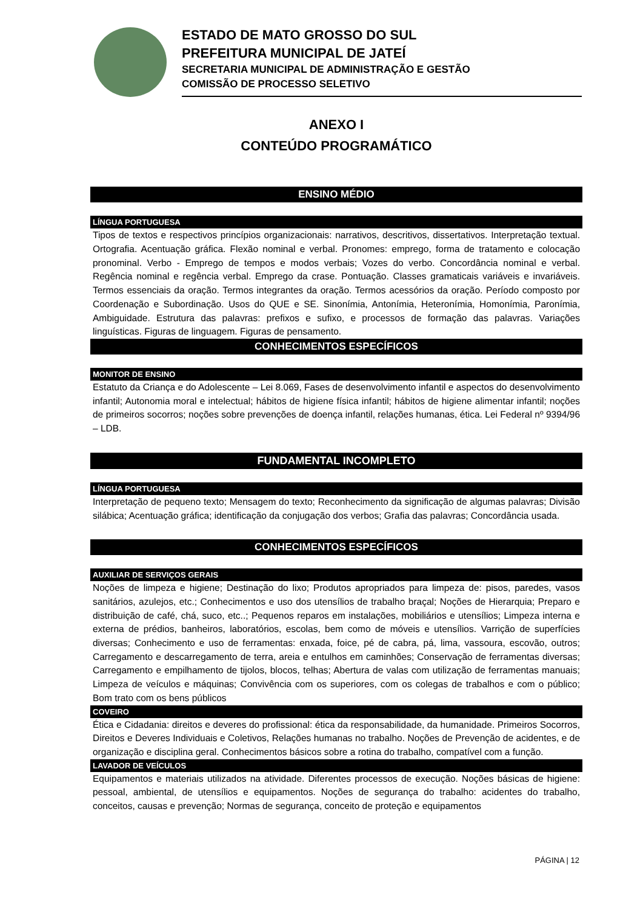ESTADO DE MATO GROSSO DO SUL
PREFEITURA MUNICIPAL DE JATEÍ
SECRETARIA MUNICIPAL DE ADMINISTRAÇÃO E GESTÃO
COMISSÃO DE PROCESSO SELETIVO
ANEXO I
CONTEÚDO PROGRAMÁTICO
ENSINO MÉDIO
LÍNGUA PORTUGUESA
Tipos de textos e respectivos princípios organizacionais: narrativos, descritivos, dissertativos. Interpretação textual. Ortografia. Acentuação gráfica. Flexão nominal e verbal. Pronomes: emprego, forma de tratamento e colocação pronominal. Verbo - Emprego de tempos e modos verbais; Vozes do verbo. Concordância nominal e verbal. Regência nominal e regência verbal. Emprego da crase. Pontuação. Classes gramaticais variáveis e invariáveis. Termos essenciais da oração. Termos integrantes da oração. Termos acessórios da oração. Período composto por Coordenação e Subordinação. Usos do QUE e SE. Sinonímia, Antonímia, Heteronímia, Homonímia, Paronímia, Ambiguidade. Estrutura das palavras: prefixos e sufixo, e processos de formação das palavras. Variações linguísticas. Figuras de linguagem. Figuras de pensamento.
CONHECIMENTOS ESPECÍFICOS
MONITOR DE ENSINO
Estatuto da Criança e do Adolescente – Lei 8.069, Fases de desenvolvimento infantil e aspectos do desenvolvimento infantil; Autonomia moral e intelectual; hábitos de higiene física infantil; hábitos de higiene alimentar infantil; noções de primeiros socorros; noções sobre prevenções de doença infantil, relações humanas, ética. Lei Federal nº 9394/96 – LDB.
FUNDAMENTAL INCOMPLETO
LÍNGUA PORTUGUESA
Interpretação de pequeno texto; Mensagem do texto; Reconhecimento da significação de algumas palavras; Divisão silábica; Acentuação gráfica; identificação da conjugação dos verbos; Grafia das palavras; Concordância usada.
CONHECIMENTOS ESPECÍFICOS
AUXILIAR DE SERVIÇOS GERAIS
Noções de limpeza e higiene; Destinação do lixo; Produtos apropriados para limpeza de: pisos, paredes, vasos sanitários, azulejos, etc.; Conhecimentos e uso dos utensílios de trabalho braçal; Noções de Hierarquia; Preparo e distribuição de café, chá, suco, etc..; Pequenos reparos em instalações, mobiliários e utensílios; Limpeza interna e externa de prédios, banheiros, laboratórios, escolas, bem como de móveis e utensílios. Varrição de superfícies diversas; Conhecimento e uso de ferramentas: enxada, foice, pé de cabra, pá, lima, vassoura, escovão, outros; Carregamento e descarregamento de terra, areia e entulhos em caminhões; Conservação de ferramentas diversas; Carregamento e empilhamento de tijolos, blocos, telhas; Abertura de valas com utilização de ferramentas manuais; Limpeza de veículos e máquinas; Convivência com os superiores, com os colegas de trabalhos e com o público; Bom trato com os bens públicos
COVEIRO
Ética e Cidadania: direitos e deveres do profissional: ética da responsabilidade, da humanidade. Primeiros Socorros, Direitos e Deveres Individuais e Coletivos, Relações humanas no trabalho. Noções de Prevenção de acidentes, e de organização e disciplina geral. Conhecimentos básicos sobre a rotina do trabalho, compatível com a função.
LAVADOR DE VEÍCULOS
Equipamentos e materiais utilizados na atividade. Diferentes processos de execução. Noções básicas de higiene: pessoal, ambiental, de utensílios e equipamentos. Noções de segurança do trabalho: acidentes do trabalho, conceitos, causas e prevenção; Normas de segurança, conceito de proteção e equipamentos
PÁGINA | 12